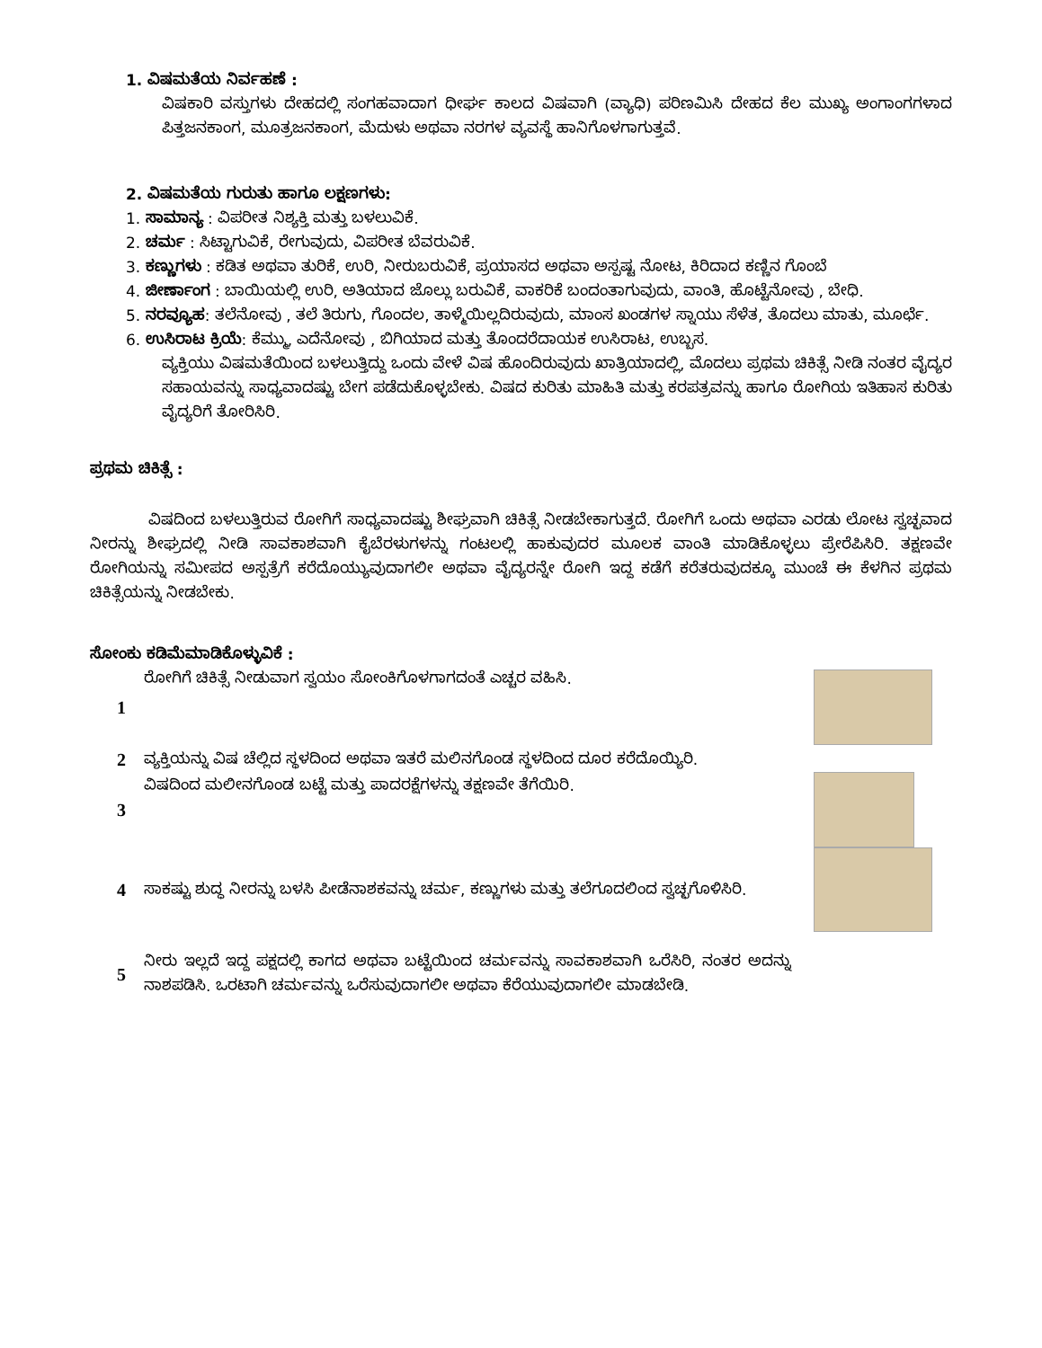1. ವಿಷಮತೆಯ ನಿರ್ವಹಣೆ :
ವಿಷಕಾರಿ ವಸ್ತುಗಳು ದೇಹದಲ್ಲಿ ಸಂಗಹವಾದಾಗ ಧೀರ್ಘ ಕಾಲದ ವಿಷವಾಗಿ (ವ್ಯಾಧಿ) ಪರಿಣಮಿಸಿ ದೇಹದ ಕೆಲ ಮುಖ್ಯ ಅಂಗಾಂಗಗಳಾದ ಪಿತ್ತಜನಕಾಂಗ, ಮೂತ್ರಜನಕಾಂಗ, ಮೆದುಳು ಅಥವಾ ನರಗಳ ವ್ಯವಸ್ಥೆ ಹಾನಿಗೊಳಗಾಗುತ್ತವೆ.
2. ವಿಷಮತೆಯ ಗುರುತು ಹಾಗೂ ಲಕ್ಷಣಗಳು:
1. ಸಾಮಾನ್ಯ : ವಿಪರೀತ ನಿಶ್ಯಕ್ತಿ ಮತ್ತು ಬಳಲುವಿಕೆ.
2. ಚರ್ಮ : ಸಿಟ್ಟಾಗುವಿಕೆ, ರೇಗುವುದು, ವಿಪರೀತ ಬೆವರುವಿಕೆ.
3. ಕಣ್ಣುಗಳು : ಕಡಿತ ಅಥವಾ ತುರಿಕೆ, ಉರಿ, ನೀರುಬರುವಿಕೆ, ಪ್ರಯಾಸದ ಅಥವಾ ಅಸ್ಪಷ್ಟ ನೋಟ, ಕಿರಿದಾದ ಕಣ್ಣಿನ ಗೊಂಬೆ
4. ಜೀರ್ಣಾಂಗ : ಬಾಯಿಯಲ್ಲಿ ಉರಿ, ಅತಿಯಾದ ಜೊಲ್ಲು ಬರುವಿಕೆ, ವಾಕರಿಕೆ ಬಂದಂತಾಗುವುದು, ವಾಂತಿ, ಹೊಟ್ಟೆನೋವು , ಬೇಧಿ.
5. ನರವ್ಯೂಹ: ತಲೆನೋವು , ತಲೆ ತಿರುಗು, ಗೊಂದಲ, ತಾಳ್ಮೆಯಿಲ್ಲದಿರುವುದು, ಮಾಂಸ ಖಂಡಗಳ ಸ್ನಾಯು ಸೆಳೆತ, ತೊದಲು ಮಾತು, ಮೂರ್ಛೆ.
6. ಉಸಿರಾಟ ಕ್ರಿಯೆ: ಕೆಮ್ಮು, ಎದೆನೋವು , ಬಿಗಿಯಾದ ಮತ್ತು ತೊಂದರೆದಾಯಕ ಉಸಿರಾಟ, ಉಬ್ಬಸ.
ವ್ಯಕ್ತಿಯು ವಿಷಮತೆಯಿಂದ ಬಳಲುತ್ತಿದ್ದು ಒಂದು ವೇಳೆ ವಿಷ ಹೊಂದಿರುವುದು ಖಾತ್ರಿಯಾದಲ್ಲಿ, ಮೊದಲು ಪ್ರಥಮ ಚಿಕಿತ್ಸೆ ನೀಡಿ ನಂತರ ವೈದ್ಯರ ಸಹಾಯವನ್ನು ಸಾಧ್ಯವಾದಷ್ಟು ಬೇಗ ಪಡೆದುಕೊಳ್ಳಬೇಕು. ವಿಷದ ಕುರಿತು ಮಾಹಿತಿ ಮತ್ತು ಕರಪತ್ರವನ್ನು ಹಾಗೂ ರೋಗಿಯ ಇತಿಹಾಸ ಕುರಿತು ವೈದ್ಯರಿಗೆ ತೋರಿಸಿರಿ.
ಪ್ರಥಮ ಚಿಕಿತ್ಸೆ :
ವಿಷದಿಂದ ಬಳಲುತ್ತಿರುವ ರೋಗಿಗೆ ಸಾಧ್ಯವಾದಷ್ಟು ಶೀಘ್ರವಾಗಿ ಚಿಕಿತ್ಸೆ ನೀಡಬೇಕಾಗುತ್ತದೆ. ರೋಗಿಗೆ ಒಂದು ಅಥವಾ ಎರಡು ಲೋಟ ಸ್ವಚ್ಛವಾದ ನೀರನ್ನು ಶೀಘ್ರದಲ್ಲಿ ನೀಡಿ ಸಾವಕಾಶವಾಗಿ ಕೈಬೆರಳುಗಳನ್ನು ಗಂಟಲಲ್ಲಿ ಹಾಕುವುದರ ಮೂಲಕ ವಾಂತಿ ಮಾಡಿಕೊಳ್ಳಲು ಪ್ರೇರೆಪಿಸಿರಿ. ತಕ್ಷಣವೇ ರೋಗಿಯನ್ನು ಸಮೀಪದ ಅಸ್ಪತ್ರೆಗೆ ಕರೆದೊಯ್ಯುವುದಾಗಲೀ ಅಥವಾ ವೈದ್ಯರನ್ನೇ ರೋಗಿ ಇದ್ದ ಕಡೆಗೆ ಕರೆತರುವುದಕ್ಕೂ ಮುಂಚೆ ಈ ಕೆಳಗಿನ ಪ್ರಥಮ ಚಿಕಿತ್ಸೆಯನ್ನು ನೀಡಬೇಕು.
ಸೋಂಕು ಕಡಿಮೆಮಾಡಿಕೊಳ್ಳುವಿಕೆ :
1
ರೋಗಿಗೆ ಚಿಕಿತ್ಸೆ ನೀಡುವಾಗ ಸ್ವಯಂ ಸೋಂಕಿಗೊಳಗಾಗದಂತೆ ಎಚ್ಚರ ವಹಿಸಿ.
2
ವ್ಯಕ್ತಿಯನ್ನು ವಿಷ ಚೆಲ್ಲಿದ ಸ್ಥಳದಿಂದ ಅಥವಾ ಇತರೆ ಮಲಿನಗೊಂಡ ಸ್ಥಳದಿಂದ ದೂರ ಕರೆದೊಯ್ಯಿರಿ.
3
ವಿಷದಿಂದ ಮಲೀನಗೊಂಡ ಬಟ್ಟೆ ಮತ್ತು ಪಾದರಕ್ಷೆಗಳನ್ನು ತಕ್ಷಣವೇ ತೆಗೆಯಿರಿ.
4
ಸಾಕಷ್ಟು ಶುದ್ಧ ನೀರನ್ನು ಬಳಸಿ ಪೀಡೆನಾಶಕವನ್ನು ಚರ್ಮ, ಕಣ್ಣುಗಳು ಮತ್ತು ತಲೆಗೂದಲಿಂದ ಸ್ವಚ್ಛಗೊಳಿಸಿರಿ.
5
ನೀರು ಇಲ್ಲದೆ ಇದ್ದ ಪಕ್ಷದಲ್ಲಿ ಕಾಗದ ಅಥವಾ ಬಟ್ಟೆಯಿಂದ ಚರ್ಮವನ್ನು ಸಾವಕಾಶವಾಗಿ ಒರೆಸಿರಿ, ನಂತರ ಅದನ್ನು ನಾಶಪಡಿಸಿ. ಒರಟಾಗಿ ಚರ್ಮವನ್ನು ಒರೆಸುವುದಾಗಲೀ ಅಥವಾ ಕೆರೆಯುವುದಾಗಲೀ ಮಾಡಬೇಡಿ.